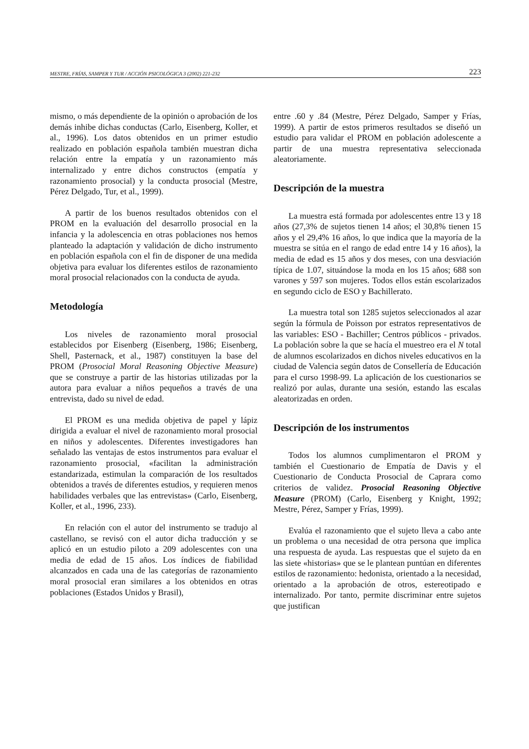MESTRE, FRÍAS, SAMPER Y TUR / ACCIÓN PSICOLÓGICA 3 (2002) 221-232 223
mismo, o más dependiente de la opinión o aprobación de los demás inhibe dichas conductas (Carlo, Eisenberg, Koller, et al., 1996). Los datos obtenidos en un primer estudio realizado en población española también muestran dicha relación entre la empatía y un razonamiento más internalizado y entre dichos constructos (empatía y razonamiento prosocial) y la conducta prosocial (Mestre, Pérez Delgado, Tur, et al., 1999).
A partir de los buenos resultados obtenidos con el PROM en la evaluación del desarrollo prosocial en la infancia y la adolescencia en otras poblaciones nos hemos planteado la adaptación y validación de dicho instrumento en población española con el fin de disponer de una medida objetiva para evaluar los diferentes estilos de razonamiento moral prosocial relacionados con la conducta de ayuda.
Metodología
Los niveles de razonamiento moral prosocial establecidos por Eisenberg (Eisenberg, 1986; Eisenberg, Shell, Pasternack, et al., 1987) constituyen la base del PROM (Prosocial Moral Reasoning Objective Measure) que se construye a partir de las historias utilizadas por la autora para evaluar a niños pequeños a través de una entrevista, dado su nivel de edad.
El PROM es una medida objetiva de papel y lápiz dirigida a evaluar el nivel de razonamiento moral prosocial en niños y adolescentes. Diferentes investigadores han señalado las ventajas de estos instrumentos para evaluar el razonamiento prosocial, «facilitan la administración estandarizada, estimulan la comparación de los resultados obtenidos a través de diferentes estudios, y requieren menos habilidades verbales que las entrevistas» (Carlo, Eisenberg, Koller, et al., 1996, 233).
En relación con el autor del instrumento se tradujo al castellano, se revisó con el autor dicha traducción y se aplicó en un estudio piloto a 209 adolescentes con una media de edad de 15 años. Los índices de fiabilidad alcanzados en cada una de las categorías de razonamiento moral prosocial eran similares a los obtenidos en otras poblaciones (Estados Unidos y Brasil),
entre .60 y .84 (Mestre, Pérez Delgado, Samper y Frías, 1999). A partir de estos primeros resultados se diseñó un estudio para validar el PROM en población adolescente a partir de una muestra representativa seleccionada aleatoriamente.
Descripción de la muestra
La muestra está formada por adolescentes entre 13 y 18 años (27,3% de sujetos tienen 14 años; el 30,8% tienen 15 años y el 29,4% 16 años, lo que indica que la mayoría de la muestra se sitúa en el rango de edad entre 14 y 16 años), la media de edad es 15 años y dos meses, con una desviación típica de 1.07, situándose la moda en los 15 años; 688 son varones y 597 son mujeres. Todos ellos están escolarizados en segundo ciclo de ESO y Bachillerato.
La muestra total son 1285 sujetos seleccionados al azar según la fórmula de Poisson por estratos representativos de las variables: ESO - Bachiller; Centros públicos - privados. La población sobre la que se hacía el muestreo era el N total de alumnos escolarizados en dichos niveles educativos en la ciudad de Valencia según datos de Consellería de Educación para el curso 1998-99. La aplicación de los cuestionarios se realizó por aulas, durante una sesión, estando las escalas aleatorizadas en orden.
Descripción de los instrumentos
Todos los alumnos cumplimentaron el PROM y también el Cuestionario de Empatía de Davis y el Cuestionario de Conducta Prosocial de Caprara como criterios de validez. Prosocial Reasoning Objective Measure (PROM) (Carlo, Eisenberg y Knight, 1992; Mestre, Pérez, Samper y Frías, 1999).
Evalúa el razonamiento que el sujeto lleva a cabo ante un problema o una necesidad de otra persona que implica una respuesta de ayuda. Las respuestas que el sujeto da en las siete «historias» que se le plantean puntúan en diferentes estilos de razonamiento: hedonista, orientado a la necesidad, orientado a la aprobación de otros, estereotipado e internalizado. Por tanto, permite discriminar entre sujetos que justifican